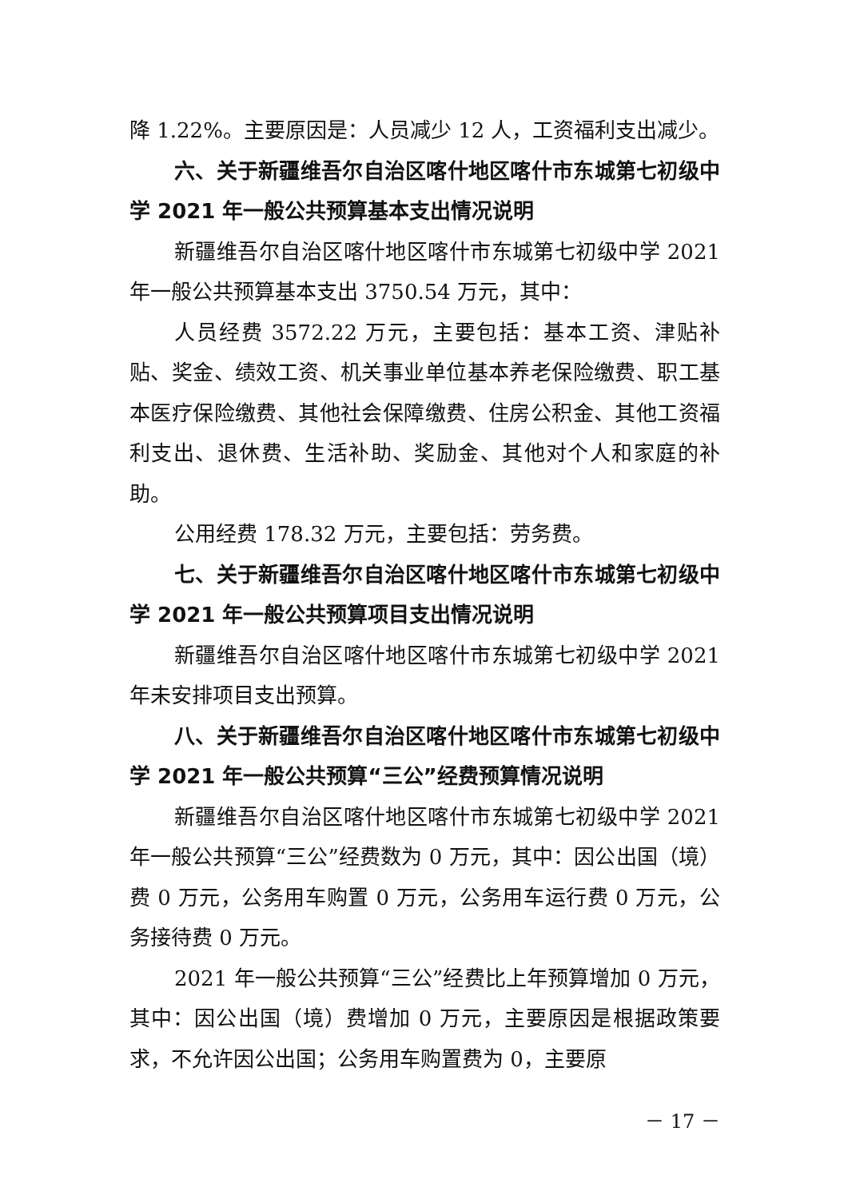降 1.22%。主要原因是：人员减少 12 人，工资福利支出减少。
六、关于新疆维吾尔自治区喀什地区喀什市东城第七初级中学 2021 年一般公共预算基本支出情况说明
新疆维吾尔自治区喀什地区喀什市东城第七初级中学 2021 年一般公共预算基本支出 3750.54 万元，其中：
人员经费 3572.22 万元，主要包括：基本工资、津贴补贴、奖金、绩效工资、机关事业单位基本养老保险缴费、职工基本医疗保险缴费、其他社会保障缴费、住房公积金、其他工资福利支出、退休费、生活补助、奖励金、其他对个人和家庭的补助。
公用经费 178.32 万元，主要包括：劳务费。
七、关于新疆维吾尔自治区喀什地区喀什市东城第七初级中学 2021 年一般公共预算项目支出情况说明
新疆维吾尔自治区喀什地区喀什市东城第七初级中学 2021 年未安排项目支出预算。
八、关于新疆维吾尔自治区喀什地区喀什市东城第七初级中学 2021 年一般公共预算“三公”经费预算情况说明
新疆维吾尔自治区喀什地区喀什市东城第七初级中学 2021 年一般公共预算“三公”经费数为 0 万元，其中：因公出国（境）费 0 万元，公务用车购置 0 万元，公务用车运行费 0 万元，公务接待费 0 万元。
2021 年一般公共预算“三公”经费比上年预算增加 0 万元，其中：因公出国（境）费增加 0 万元，主要原因是根据政策要求，不允许因公出国；公务用车购置费为 0，主要原
－ 17 －